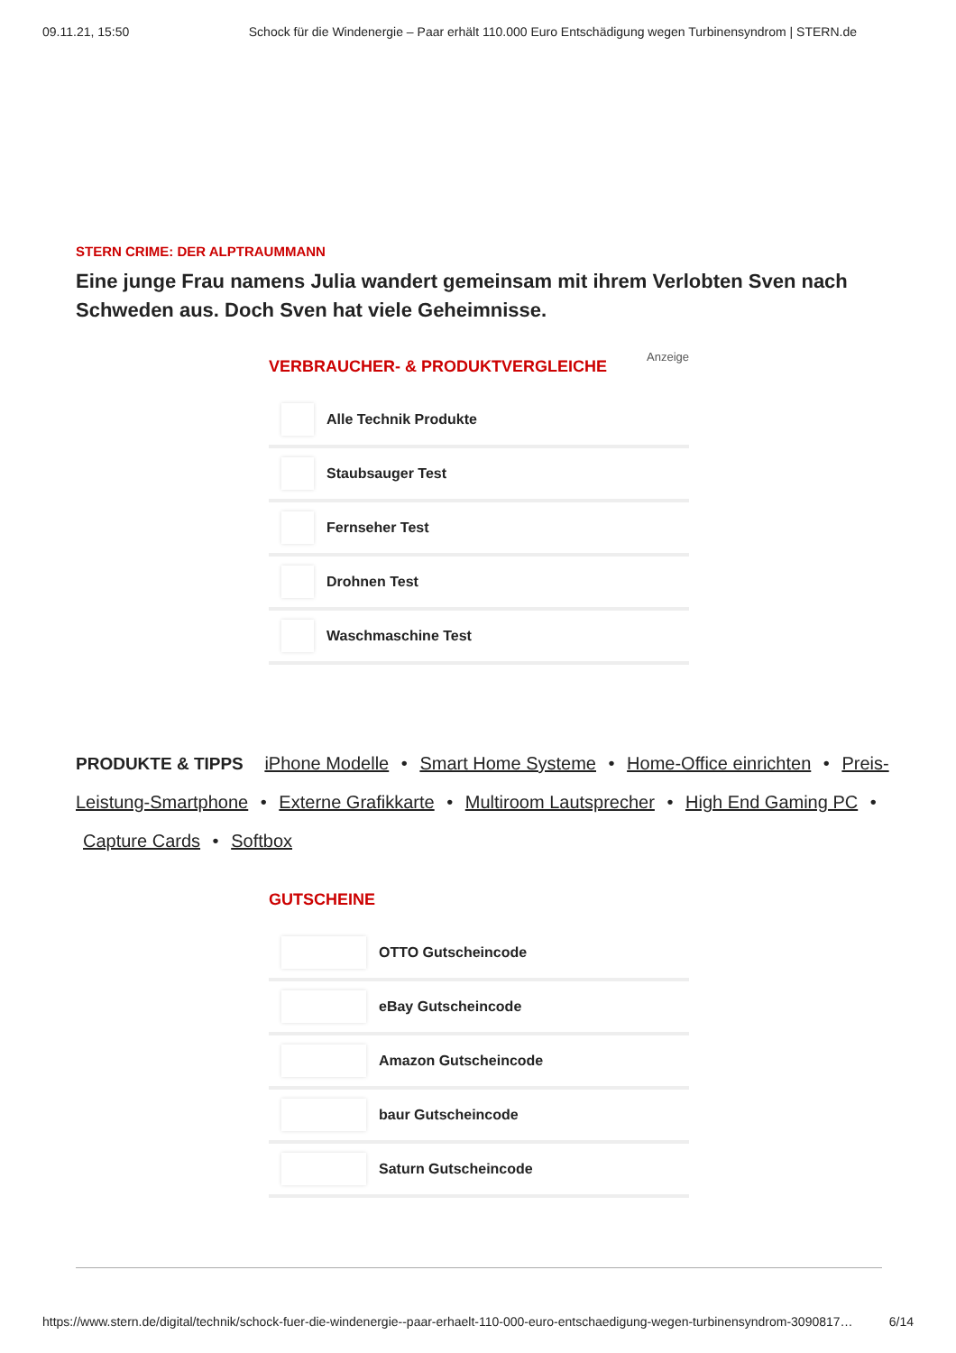09.11.21, 15:50 Schock für die Windenergie – Paar erhält 110.000 Euro Entschädigung wegen Turbinensyndrom | STERN.de
STERN CRIME: DER ALPTRAUMMANN
Eine junge Frau namens Julia wandert gemeinsam mit ihrem Verlobten Sven nach Schweden aus. Doch Sven hat viele Geheimnisse.
Anzeige
VERBRAUCHER- & PRODUKTVERGLEICHE
Alle Technik Produkte
Staubsauger Test
Fernseher Test
Drohnen Test
Waschmaschine Test
PRODUKTE & TIPPS iPhone Modelle • Smart Home Systeme • Home-Office einrichten • Preis-Leistung-Smartphone • Externe Grafikkarte • Multiroom Lautsprecher • High End Gaming PC • Capture Cards • Softbox
GUTSCHEINE
OTTO Gutscheincode
eBay Gutscheincode
Amazon Gutscheincode
baur Gutscheincode
Saturn Gutscheincode
https://www.stern.de/digital/technik/schock-fuer-die-windenergie--paar-erhaelt-110-000-euro-entschaedigung-wegen-turbinensyndrom-3090817… 6/14